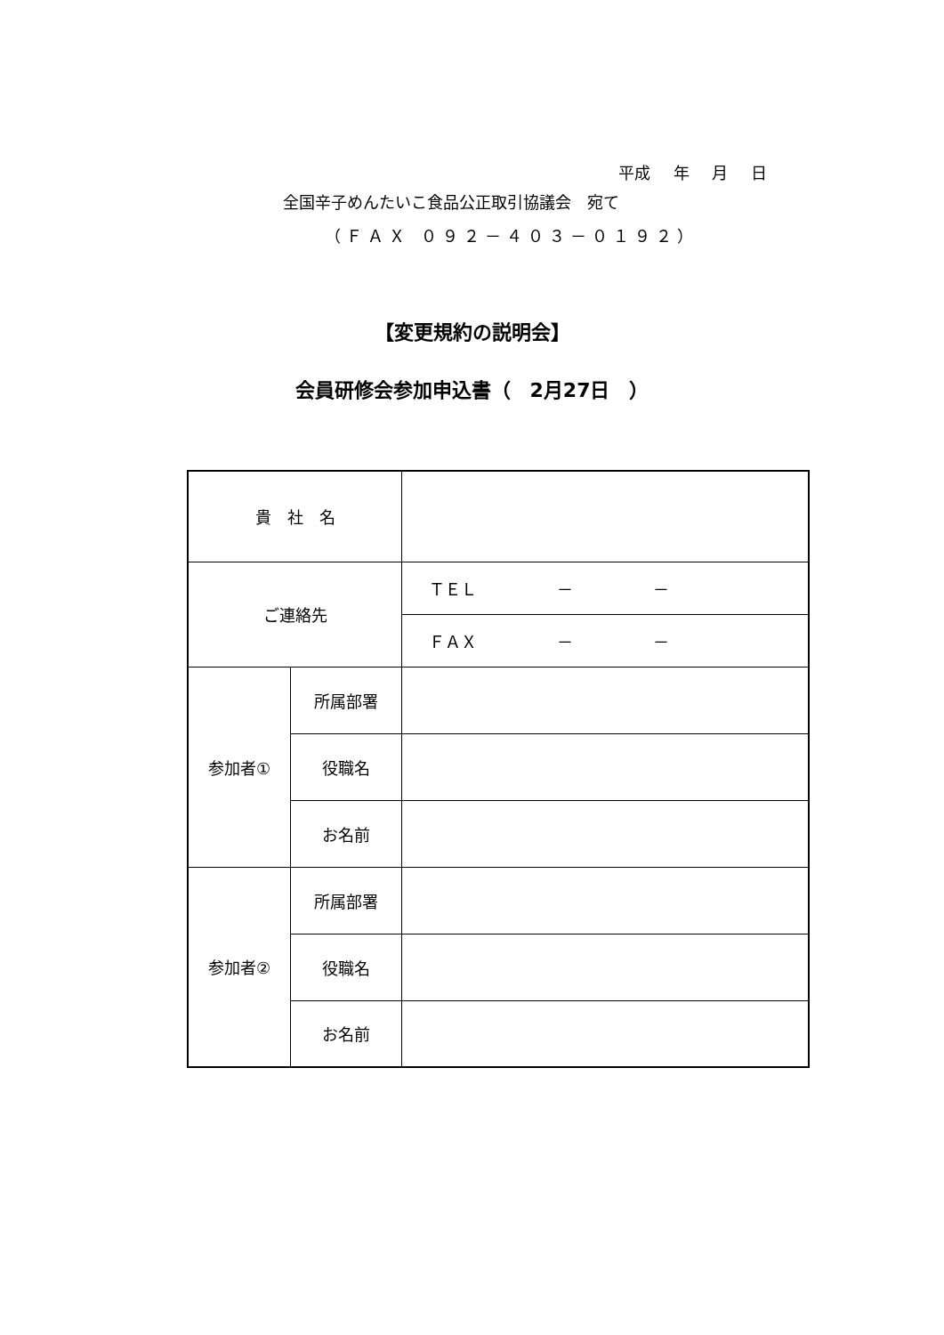平成 年 月 日
全国辛子めんたいこ食品公正取引協議会　宛て
（ＦＡＸ ０９２－４０３－０１９２）
【変更規約の説明会】
会員研修会参加申込書（　2月27日　）
| 貴 社 名 | | |
| ご連絡先 | | ＴＥＬ － － |
| | | ＦＡＸ － － |
| 参加者① | 所属部署 | |
| | 役職名 | |
| | お名前 | |
| 参加者② | 所属部署 | |
| | 役職名 | |
| | お名前 | |